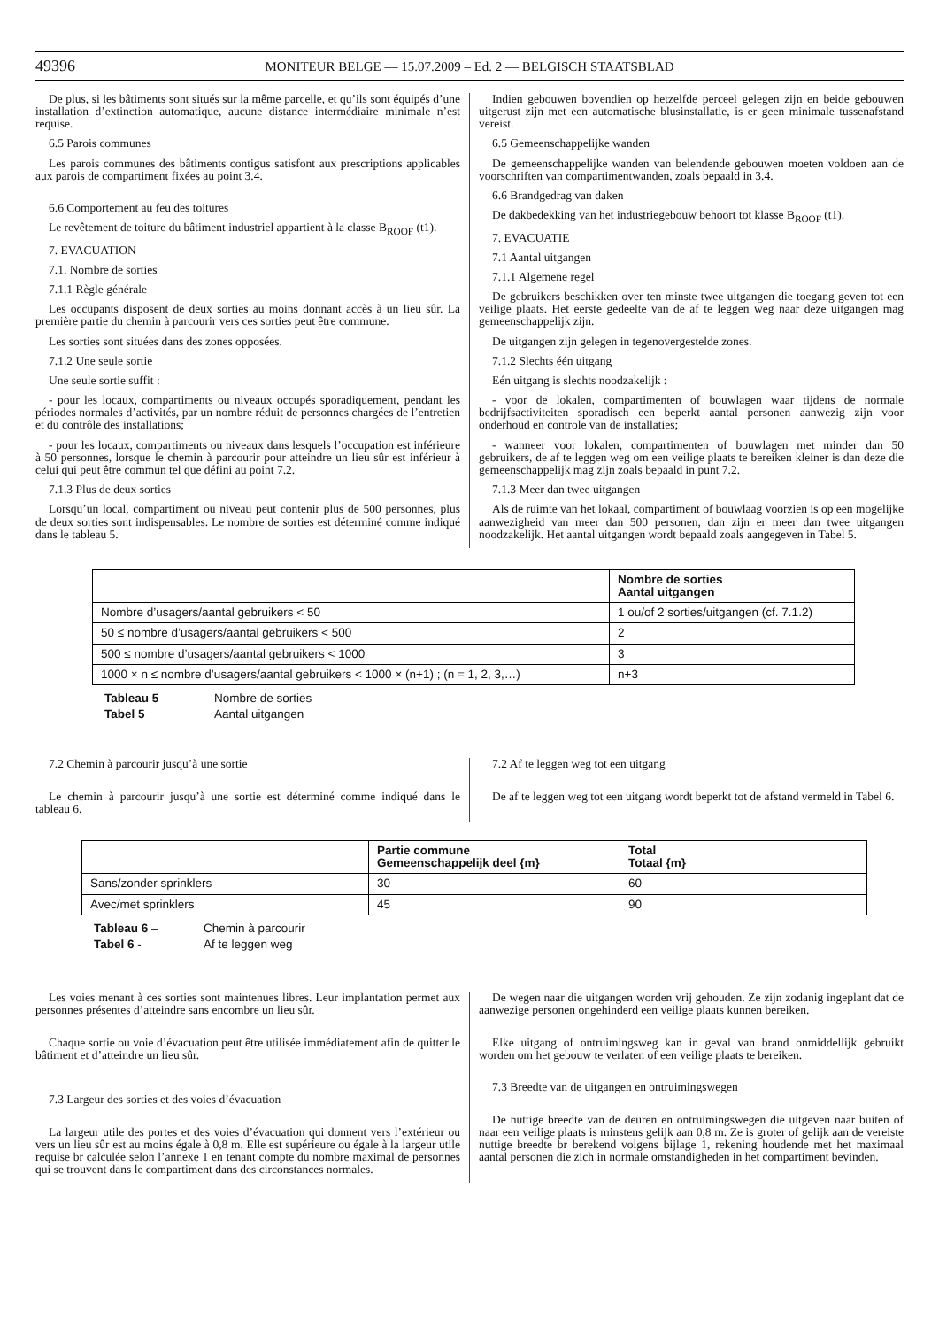49396 MONITEUR BELGE — 15.07.2009 – Ed. 2 — BELGISCH STAATSBLAD
De plus, si les bâtiments sont situés sur la même parcelle, et qu’ils sont équipés d’une installation d’extinction automatique, aucune distance intermédiaire minimale n’est requise.
6.5 Parois communes
Les parois communes des bâtiments contigus satisfont aux prescriptions applicables aux parois de compartiment fixées au point 3.4.
6.6 Comportement au feu des toitures
Le revêtement de toiture du bâtiment industriel appartient à la classe B<sub>ROOF</sub> (t1).
7. EVACUATION
7.1. Nombre de sorties
7.1.1 Règle générale
Les occupants disposent de deux sorties au moins donnant accès à un lieu sûr. La première partie du chemin à parcourir vers ces sorties peut être commune.
Les sorties sont situées dans des zones opposées.
7.1.2 Une seule sortie
Une seule sortie suffit :
- pour les locaux, compartiments ou niveaux occupés sporadiquement, pendant les périodes normales d’activités, par un nombre réduit de personnes chargées de l’entretien et du contrôle des installations;
- pour les locaux, compartiments ou niveaux dans lesquels l’occupation est inférieure à 50 personnes, lorsque le chemin à parcourir pour atteindre un lieu sûr est inférieur à celui qui peut être commun tel que défini au point 7.2.
7.1.3 Plus de deux sorties
Lorsqu’un local, compartiment ou niveau peut contenir plus de 500 personnes, plus de deux sorties sont indispensables. Le nombre de sorties est déterminé comme indiqué dans le tableau 5.
Indien gebouwen bovendien op hetzelfde perceel gelegen zijn en beide gebouwen uitgerust zijn met een automatische blusinstallatie, is er geen minimale tussenafstand vereist.
6.5 Gemeenschappelijke wanden
De gemeenschappelijke wanden van belendende gebouwen moeten voldoen aan de voorschriften van compartimentwanden, zoals bepaald in 3.4.
6.6 Brandgedrag van daken
De dakbedekking van het industriegebouw behoort tot klasse B<sub>ROOF</sub> (t1).
7. EVACUATIE
7.1 Aantal uitgangen
7.1.1 Algemene regel
De gebruikers beschikken over ten minste twee uitgangen die toegang geven tot een veilige plaats. Het eerste gedeelte van de af te leggen weg naar deze uitgangen mag gemeenschappelijk zijn.
De uitgangen zijn gelegen in tegenovergestelde zones.
7.1.2 Slechts één uitgang
Eén uitgang is slechts noodzakelijk :
- voor de lokalen, compartimenten of bouwlagen waar tijdens de normale bedrijfsactiviteiten sporadisch een beperkt aantal personen aanwezig zijn voor onderhoud en controle van de installaties;
- wanneer voor lokalen, compartimenten of bouwlagen met minder dan 50 gebruikers, de af te leggen weg om een veilige plaats te bereiken kleiner is dan deze die gemeenschappelijk mag zijn zoals bepaald in punt 7.2.
7.1.3 Meer dan twee uitgangen
Als de ruimte van het lokaal, compartiment of bouwlaag voorzien is op een mogelijke aanwezigheid van meer dan 500 personen, dan zijn er meer dan twee uitgangen noodzakelijk. Het aantal uitgangen wordt bepaald zoals aangegeven in Tabel 5.
| | Nombre de sorties Aantal uitgangen |
| --- | --- |
| Nombre d’usagers/aantal gebruikers < 50 | 1 ou/of 2 sorties/uitgangen (cf. 7.1.2) |
| 50 ≤ nombre d’usagers/aantal gebruikers < 500 | 2 |
| 500 ≤ nombre d’usagers/aantal gebruikers < 1000 | 3 |
| 1000 × n ≤ nombre d’usagers/aantal gebruikers < 1000 × (n+1) ; (n = 1, 2, 3,…) | n+3 |
Tableau 5 Nombre de sorties Tabel 5 Aantal uitgangen
7.2 Chemin à parcourir jusqu’à une sortie
Le chemin à parcourir jusqu’à une sortie est déterminé comme indiqué dans le tableau 6.
7.2 Af te leggen weg tot een uitgang
De af te leggen weg tot een uitgang wordt beperkt tot de afstand vermeld in Tabel 6.
| | Partie commune Gemeenschappelijk deel {m} | Total Totaal {m} |
| --- | --- | --- |
| Sans/zonder sprinklers | 30 | 60 |
| Avec/met sprinklers | 45 | 90 |
Tableau 6 – Chemin à parcourir Tabel 6 - Af te leggen weg
Les voies menant à ces sorties sont maintenues libres. Leur implantation permet aux personnes présentes d’atteindre sans encombre un lieu sûr.
Chaque sortie ou voie d’évacuation peut être utilisée immédiatement afin de quitter le bâtiment et d’atteindre un lieu sûr.
7.3 Largeur des sorties et des voies d’évacuation
La largeur utile des portes et des voies d’évacuation qui donnent vers l’extérieur ou vers un lieu sûr est au moins égale à 0,8 m. Elle est supérieure ou égale à la largeur utile requise br calculée selon l’annexe 1 en tenant compte du nombre maximal de personnes qui se trouvent dans le compartiment dans des circonstances normales.
De wegen naar die uitgangen worden vrij gehouden. Ze zijn zodanig ingeplant dat de aanwezige personen ongehinderd een veilige plaats kunnen bereiken.
Elke uitgang of ontruimingsweg kan in geval van brand onmiddellijk gebruikt worden om het gebouw te verlaten of een veilige plaats te bereiken.
7.3 Breedte van de uitgangen en ontruimingswegen
De nuttige breedte van de deuren en ontruimingswegen die uitgeven naar buiten of naar een veilige plaats is minstens gelijk aan 0,8 m. Ze is groter of gelijk aan de vereiste nuttige breedte br berekend volgens bijlage 1, rekening houdende met het maximaal aantal personen die zich in normale omstandigheden in het compartiment bevinden.